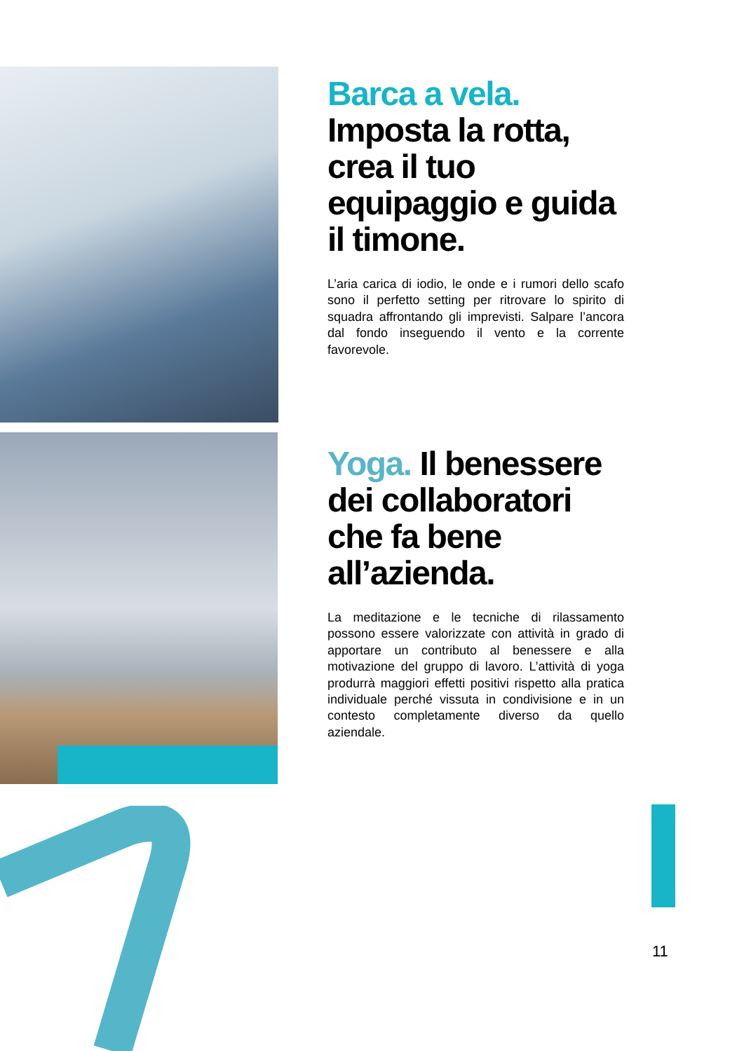Barca a vela.
Imposta la rotta, crea il tuo equipaggio e guida il timone.
L’aria carica di iodio, le onde e i rumori dello scafo sono il perfetto setting per ritrovare lo spirito di squadra affrontando gli imprevisti. Salpare l’ancora dal fondo inseguendo il vento e la corrente favorevole.
Yoga. Il benessere dei collaboratori che fa bene all’azienda.
La meditazione e le tecniche di rilassamento possono essere valorizzate con attività in grado di apportare un contributo al benessere e alla motivazione del gruppo di lavoro. L’attività di yoga produrrà maggiori effetti positivi rispetto alla pratica individuale perché vissuta in condivisione e in un contesto completamente diverso da quello aziendale.
11